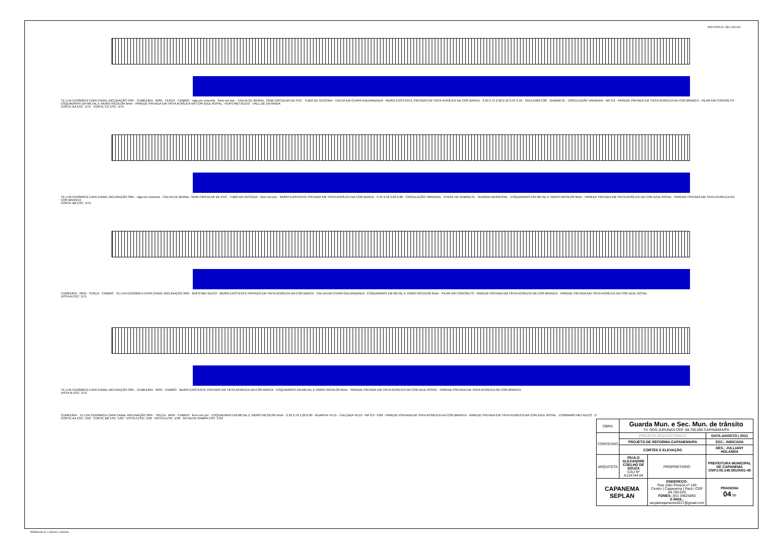MOLDURA A1: 584 x 841mm
TE LHA CERÂMICA CAPA CANAL INCLINAÇÃO 39% · CUMEEIRA · RIPA · TERÇA · CAIBRO · viga em concreto · forro em pvc · CALHA DE BEIRAL, SEMI CIRCULAR DE PVC · TUBO DE DESCIDA · CALHA EM CHAPA GALVANIZADA · MURO EXISTENTE PINTADO EM TINTA ACRÍLICA NA COR BANCA · 3.50 2.75 2.90 2.10 3.45 3.10 · SALA DIRETOR · GABINETE · CIRCULAÇÃO VARANDA · NR 0.0 · PAREDE PINTADA EM TINTA ACRÍLICA NA COR BRANCA · PILAR EM CONCRETO · ESQUADRIAS EM METAL E VIDRO INCOLOR 6mm · PAREDE PINTADA EM TINTA ACRÍLICA NA COR AZUL ROYAL · RUFO METÁLICO · HALL DE ENTRADA
CORTE AA ESC: 1/75 CORTE CC ESC: 1/75
TE LHA CERÂMICA CAPA CANAL INCLINAÇÃO 39% · viga em concreto · CALHA DE BEIRAL, SEMI CIRCULAR DE PVC · TUBO DE DESCIDA · forro em pvc · MURO EXISTENTE PINTADO EM TINTA ACRÍLICA NA COR BANCA · 3.45 3.10 3.00 2.82 · CIRCULAÇÃO VARANDA · CHEFE DE GABINETE · GUARDA MUNICIPAL · ESQUADRIAS EM METAL E VIDRO INCOLOR 6mm · PAREDE PINTADA EM TINTA ACRÍLICA NA COR AZUL ROYAL · PAREDE PINTADA EM TINTA ACRÍLICA NA COR BRANCA
CORTE BB ESC: 1/75
CUMEEIRA · RIPA · TERÇA · CAIBRO · TE LHA CERÂMICA CAPA CANAL INCLINAÇÃO 39% · RUFO METÁLICO · MURO EXISTENTE PINTADO EM TINTA ACRÍLICA NA COR BANCA · CALHA EM CHAPA GALVANIZADA · ESQUADRIAS EM METAL E VIDRO INCOLOR 6mm · PILAR EM CONCRETO · PAREDE PINTADA EM TINTA ACRÍLICA NA COR BRANCA · PAREDE PINTADA EM TINTA ACRÍLICA NA COR AZUL ROYAL
VISTA A ESC: 1/75
TE LHA CERÂMICA CAPA CANAL INCLINAÇÃO 39% · CUMEEIRA · RIPA · CAIBRO · MURO EXISTENTE PINTADO EM TINTA ACRÍLICA NA COR BANCA · ESQUADRIAS EM METAL E VIDRO INCOLOR 6mm · PAREDE PINTADA EM TINTA ACRÍLICA NA COR AZUL ROYAL · PAREDE PINTADA EM TINTA ACRÍLICA NA COR BRANCA
VISTA B ESC: 1/75
CUMEEIRA · TE LHA CERÂMICA CAPA CANAL INCLINAÇÃO 30% · TREÇA · RIPA · CAIBRO · forro em pvc · ESQUADRIAS EM METAL E VIDRO INCOLOR 6mm · 2.10 2.70 1.20 0.90 · GUARITA +0.15 · CALÇADA +0.10 · NR 0.0 · 0.80 · PAREDE PINTADA EM TINTA ACRÍLICA NA COR BRANCA · PAREDE PINTADA EM TINTA ACRÍLICA NA COR AZUL ROYAL · CORRIMÃO METÁLICO · 5°
CORTE AA ESC: 1/50 CORTE BB ESC: 1/50 VISTA A ESC: 1/50 VISTA B ESC: 1/50 DETALHE RAMPA ESC: 1/50
| OBRA | Guarda Mun. e Sec. Mun. de trânsito TV. DOS JURUNAS CEP: 68.700.000 CAPANEMA/PA | | |
| CONTEÚDO | PROJETO ARQUITETÔNICO | | DATA:AGOSTO / 2021 |
| | PROJETO DE REFORMA-CAPANEMA/PA | | ESC.: INDICADA |
| | CORTES E ELEVAÇÃO | | DES.: JULLIANY HOLANDA |
| ARQUITETA | PAULO ALEXANDRE COELHO DE SOUZA CAU Nº A124744-04 | PROPRIETÁRIO | PREFEITURA MUNICIPAL DE CAPANEMA CNPJ:05.149.091/0001-45 |
| CAPANEMA SEPLAN | | ENDEREÇO: Rua João Pessoa nº 148 Centro / Capanema / Pará / CEP 68.700.020 FONES: (91) 34625893 E-MAIL: secplanejamento2017@gmail.com | PRANCHA 04 06 |
PRANCHA A1 = 840mm x 594mm